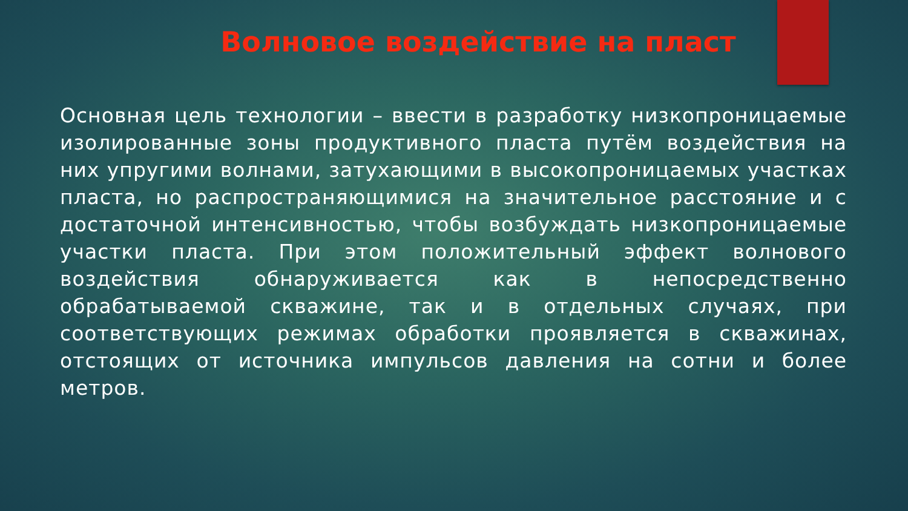Волновое воздействие на пласт
Основная цель технологии – ввести в разработку низкопроницаемые изолированные зоны продуктивного пласта путём воздействия на них упругими волнами, затухающими в высокопроницаемых участках пласта, но распространяющимися на значительное расстояние и с достаточной интенсивностью, чтобы возбуждать низкопроницаемые участки пласта. При этом положительный эффект волнового воздействия обнаруживается как в непосредственно обрабатываемой скважине, так и в отдельных случаях, при соответствующих режимах обработки проявляется в скважинах, отстоящих от источника импульсов давления на сотни и более метров.